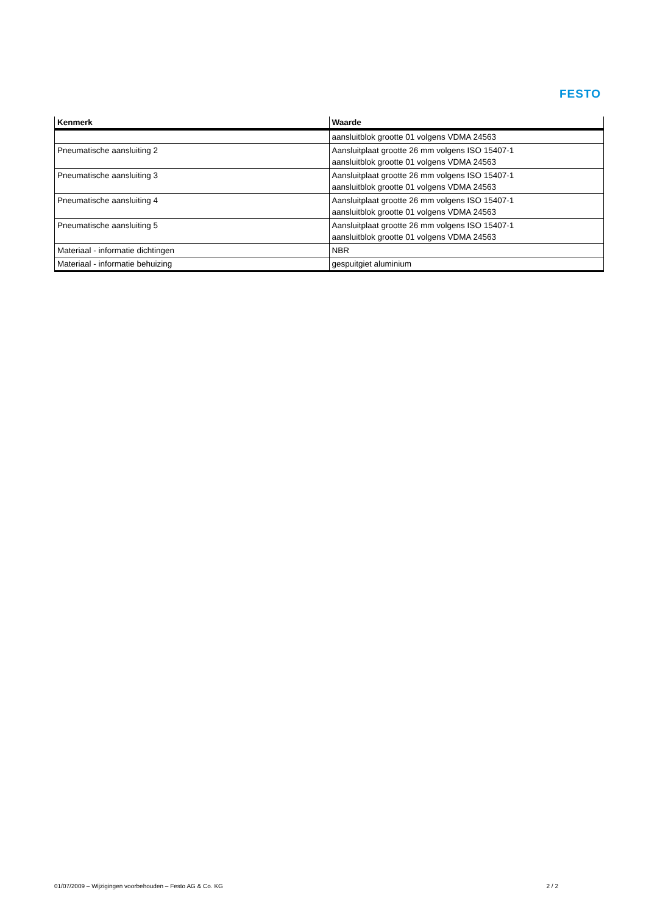FESTO
| Kenmerk | Waarde |
| --- | --- |
| | aansluitblok grootte 01 volgens VDMA 24563 |
| Pneumatische aansluiting 2 | Aansluitplaat grootte 26 mm volgens ISO 15407-1 aansluitblok grootte 01 volgens VDMA 24563 |
| Pneumatische aansluiting 3 | Aansluitplaat grootte 26 mm volgens ISO 15407-1 aansluitblok grootte 01 volgens VDMA 24563 |
| Pneumatische aansluiting 4 | Aansluitplaat grootte 26 mm volgens ISO 15407-1 aansluitblok grootte 01 volgens VDMA 24563 |
| Pneumatische aansluiting 5 | Aansluitplaat grootte 26 mm volgens ISO 15407-1 aansluitblok grootte 01 volgens VDMA 24563 |
| Materiaal - informatie dichtingen | NBR |
| Materiaal - informatie behuizing | gespuitgiet aluminium |
01/07/2009 – Wijzigingen voorbehouden – Festo AG & Co. KG 2 / 2